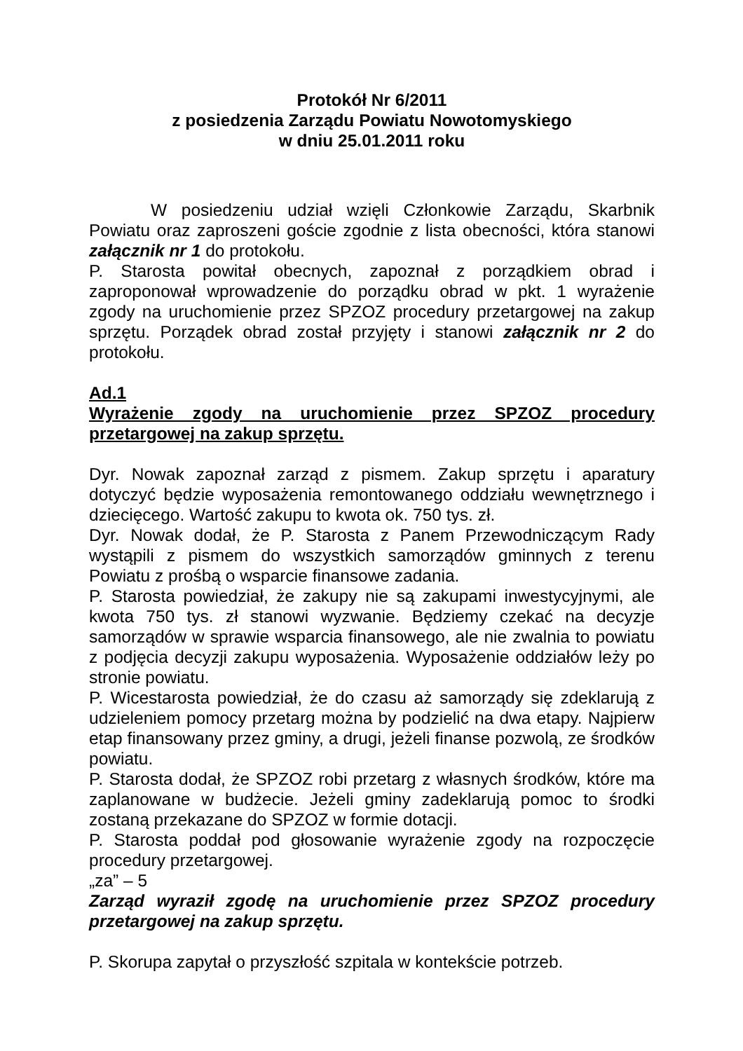Protokół Nr 6/2011
z posiedzenia Zarządu Powiatu Nowotomyskiego
w dniu 25.01.2011 roku
W posiedzeniu udział wzięli Członkowie Zarządu, Skarbnik Powiatu oraz zaproszeni goście zgodnie z lista obecności, która stanowi załącznik nr 1 do protokołu.
P. Starosta powitał obecnych, zapoznał z porządkiem obrad i zaproponował wprowadzenie do porządku obrad w pkt. 1 wyrażenie zgody na uruchomienie przez SPZOZ procedury przetargowej na zakup sprzętu. Porządek obrad został przyjęty i stanowi załącznik nr 2 do protokołu.
Ad.1
Wyrażenie zgody na uruchomienie przez SPZOZ procedury przetargowej na zakup sprzętu.
Dyr. Nowak zapoznał zarząd z pismem. Zakup sprzętu i aparatury dotyczyć będzie wyposażenia remontowanego oddziału wewnętrznego i dziecięcego. Wartość zakupu to kwota ok. 750 tys. zł.
Dyr. Nowak dodał, że P. Starosta z Panem Przewodniczącym Rady wystąpili z pismem do wszystkich samorządów gminnych z terenu Powiatu z prośbą o wsparcie finansowe zadania.
P. Starosta powiedział, że zakupy nie są zakupami inwestycyjnymi, ale kwota 750 tys. zł stanowi wyzwanie. Będziemy czekać na decyzje samorządów w sprawie wsparcia finansowego, ale nie zwalnia to powiatu z podjęcia decyzji zakupu wyposażenia. Wyposażenie oddziałów leży po stronie powiatu.
P. Wicestarosta powiedział, że do czasu aż samorządy się zdeklarują z udzieleniem pomocy przetarg można by podzielić na dwa etapy. Najpierw etap finansowany przez gminy, a drugi, jeżeli finanse pozwolą, ze środków powiatu.
P. Starosta dodał, że SPZOZ robi przetarg z własnych środków, które ma zaplanowane w budżecie. Jeżeli gminy zadeklarują pomoc to środki zostaną przekazane do SPZOZ w formie dotacji.
P. Starosta poddał pod głosowanie wyrażenie zgody na rozpoczęcie procedury przetargowej.
„za” – 5
Zarząd wyraził zgodę na uruchomienie przez SPZOZ procedury przetargowej na zakup sprzętu.
P. Skorupa zapytał o przyszłość szpitala w kontekście potrzeb.